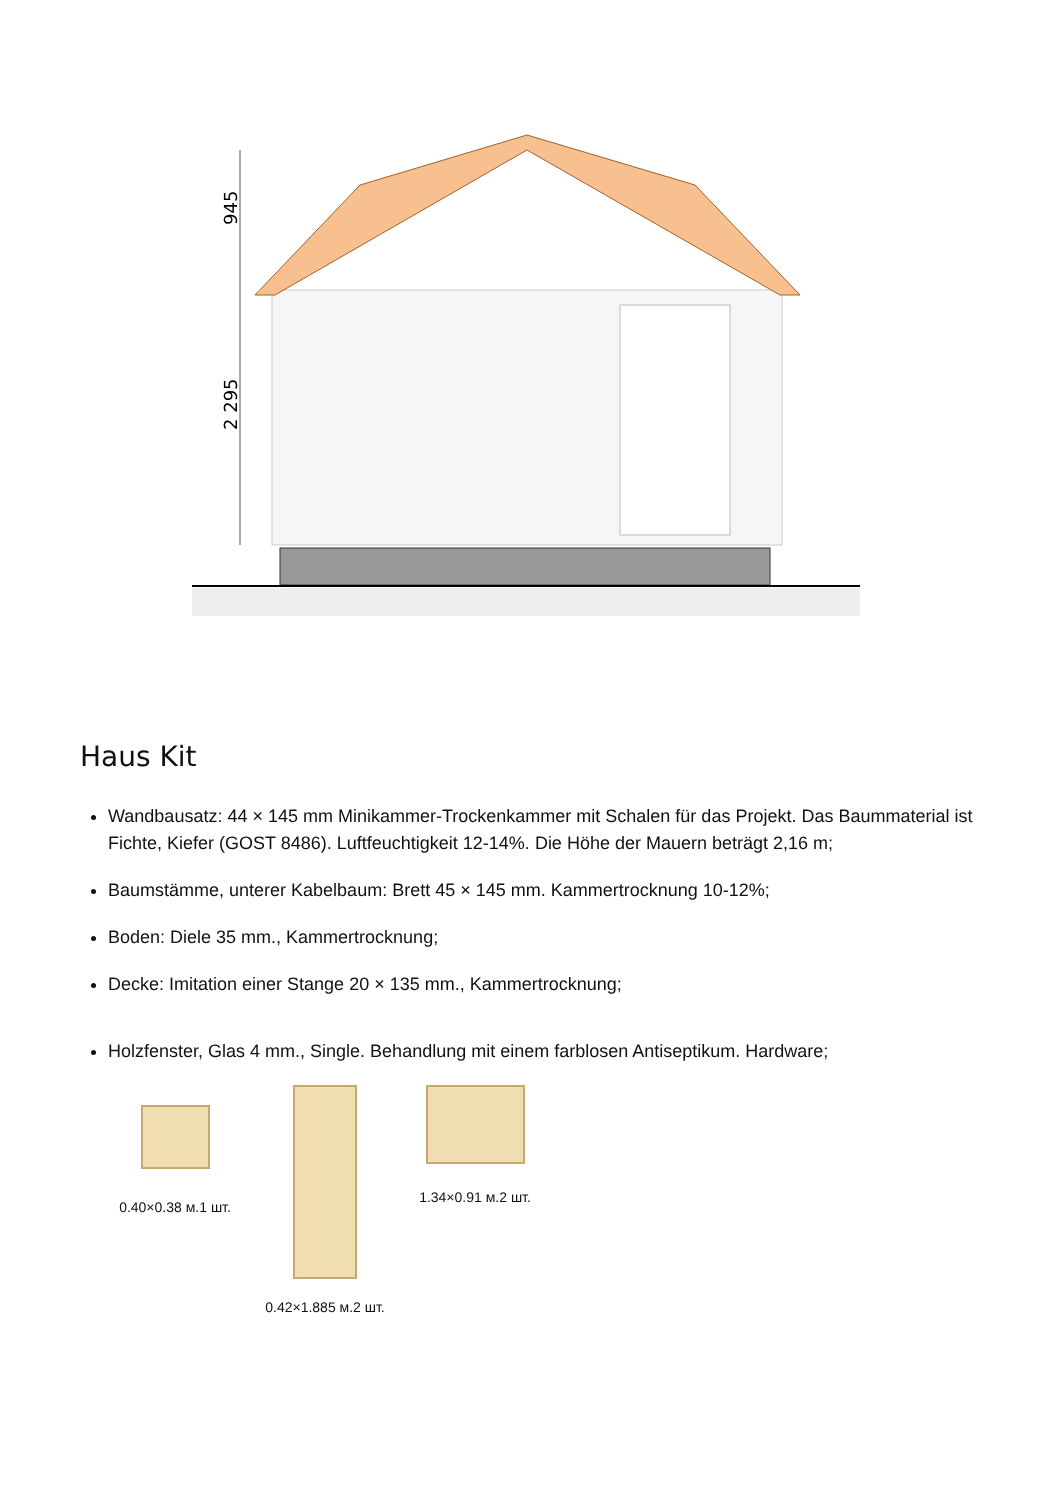945
2 295
Haus Kit
Wandbausatz: 44 × 145 mm Minikammer-Trockenkammer mit Schalen für das Projekt. Das Baummaterial ist Fichte, Kiefer (GOST 8486). Luftfeuchtigkeit 12-14%. Die Höhe der Mauern beträgt 2,16 m;
Baumstämme, unterer Kabelbaum: Brett 45 × 145 mm. Kammertrocknung 10-12%;
Boden: Diele 35 mm., Kammertrocknung;
Decke: Imitation einer Stange 20 × 135 mm., Kammertrocknung;
Holzfenster, Glas 4 mm., Single. Behandlung mit einem farblosen Antiseptikum. Hardware;
0.40×0.38 м.1 шт. 0.42×1.885 м.2 шт.
1.34×0.91 м.2 шт.